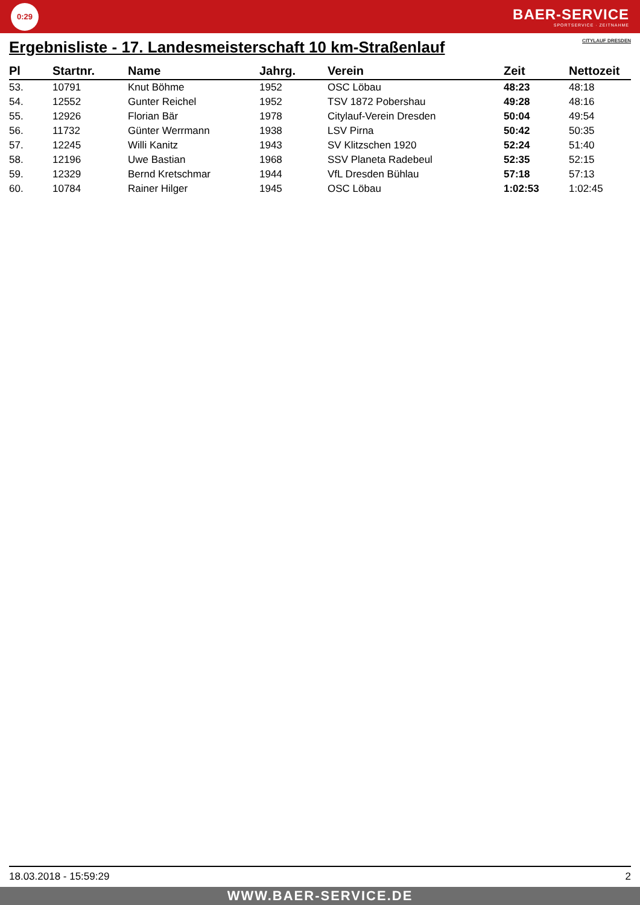0:29
BAER-SERVICE
SPORTSERVICE · ZEITNAHME
Ergebnisliste - 17. Landesmeisterschaft 10 km-Straßenlauf CITYLAUF DRESDEN
| Pl | Startnr. | Name | Jahrg. | Verein | Zeit | Nettozeit |
| --- | --- | --- | --- | --- | --- | --- |
| 53. | 10791 | Knut Böhme | 1952 | OSC Löbau | 48:23 | 48:18 |
| 54. | 12552 | Gunter Reichel | 1952 | TSV 1872 Pobershau | 49:28 | 48:16 |
| 55. | 12926 | Florian Bär | 1978 | Citylauf-Verein Dresden | 50:04 | 49:54 |
| 56. | 11732 | Günter Werrmann | 1938 | LSV Pirna | 50:42 | 50:35 |
| 57. | 12245 | Willi Kanitz | 1943 | SV Klitzschen 1920 | 52:24 | 51:40 |
| 58. | 12196 | Uwe Bastian | 1968 | SSV Planeta Radebeul | 52:35 | 52:15 |
| 59. | 12329 | Bernd Kretschmar | 1944 | VfL Dresden Bühlau | 57:18 | 57:13 |
| 60. | 10784 | Rainer Hilger | 1945 | OSC Löbau | 1:02:53 | 1:02:45 |
18.03.2018 - 15:59:29 2
WWW.BAER-SERVICE.DE